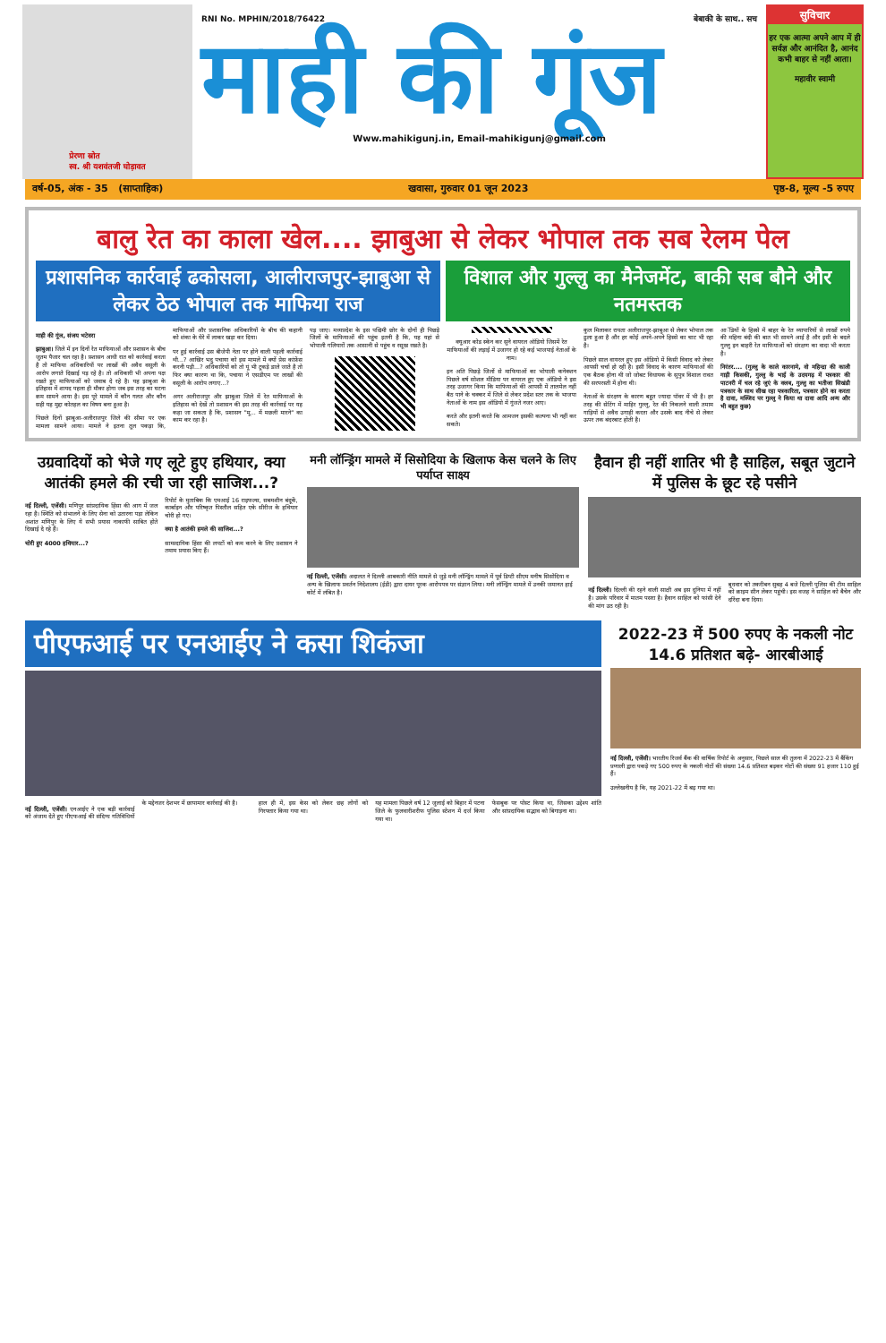प्रेरणा स्रोत
स्व. श्री यशवंतजी घोड़ावत
RNI No. MPHIN/2018/76422 बेबाकी के साथ.. सच
माही की गूंज
Www.mahikigunj.in, Email-mahikigunj@gmail.com
सुविचार
हर एक आत्मा अपने आप में ही सर्वज्ञ और आनंदित है, आनंद कभी बाहर से नहीं आता।
महावीर स्वामी
वर्ष-05, अंक - 35 (साप्ताहिक) खवासा, गुरुवार 01 जून 2023 पृष्ठ-8, मूल्य -5 रुपए
बालु रेत का काला खेल.... झाबुआ से लेकर भोपाल तक सब रेलम पेल
प्रशासनिक कार्रवाई ढकोसला, आलीराजपुर-झाबुआ से लेकर ठेठ भोपाल तक माफिया राज
विशाल और गुल्लु का मैनेजमेंट, बाकी सब बौने और नतमस्तक
माही की गूंज, संजय भटेवरा
झाबुआ। जिले में इन दिनों रेत माफियाओं और प्रशासन के बीच जुतम पैजार चल रहा है। प्रशासन आधी रात को कार्रवाई करता है तो माफिया अधिकारियों पर लाखों की अवैध वसूली के आरोप लगाते दिखाई पड़ रहे है। तो अधिकारी भी अपना पक्ष रखते हुए माफियाओं को जवाब दे रहे है। यह झाबुआ के इतिहास में शायद पहला ही मौका होगा जब इस तरह का घटना क्रम सामने आया है। इस पूरे मामले में कौन गलत और कौन सही यह मुद्दा कोतहल का विषय बना हुआ है।
पिछले दिनों झाबुआ-अलीराजपुर जिले की सीमा पर एक मामला सामने आया। मामले ने इतना तूल पकड़ा कि, माफियाओं और प्रशासनिक अधिकारियों के बीच की कहानी को शंका के घेरे में लाकर खड़ा कर दिया।
पर हुई कार्रवाई उस बीजेपी नेता पर होने वाली पहली कार्रवाई थी...? आखिर भदु पचाया को इस मामले में क्यों प्रेस कांफ्रेंस करनी पड़ी...? अधिकारियों को तो यूं भी टूकड़े डाले जाते है तो फिर क्या कारण था कि, पचाया ने एसडीएम पर लाखों की वसूली के आरोप लगाए...?
अगर अलीराजपुर और झाबुआ जिले में रेत माफियाओं के इतिहास को देखें तो प्रशासन की इस तरह की कार्रवाई पर यह कहा जा सकता है कि, प्रशासन "मू... में मछली मारने" का काम कर रहा है।
पड़ जाए। मध्यप्रदेश के इस पश्चिमी छोर के दोनों ही पिछड़े जिलों के माफियाओं की पहुंच इतनी है कि, यह यहां से भोपाली गलियारों तक आसानी से पहुंच व रसूख रखते है।
क्यूआर कोड स्केन कर सुने वायरल ऑडियो जिसमें रेत माफियाओं की लड़ाई में उजागर हो रहे कई भाजपाई नेताओं के नाम।
इन अति पिछड़े जिलों से माफियाओं का भोपाली कनेक्शन पिछले वर्ष सोशल मीडिया पर वायरल हुए एक ऑडियो ने इस तरह उजागर किया कि माफियाओं की आपसी में तालमेल नहीं बैठ पाने के चक्कर में जिले से लेकर प्रदेश स्तर तक के भाजपा नेताओं के नाम इस ऑडियो में गूंजते नजर आए।
करते और इतनी करते कि आमजन इसकी कल्पना भी नहीं कर सकते।
कुल मिलाकर रायता अलीराजपुर-झाबुआ से लेकर भोपाल तक ढुला हुआ है और हर कोई अपने-अपने हिस्से का चाट भी रहा है।
पिछले साल वायरल हुए इस ऑडियो में किसी विवाद को लेकर आपसी चर्चा हो रही है। इसी विवाद के कारण माफियाओं की एक बैठक होना थी जो जोबट विधायक के सुपुत्र विशाल रावत की सरपरस्ती में होना थी।
नेताओं के संरक्षण के कारण बहुत ज्यादा पॉवर में भी है। हर तरह की सेटिंग में माहिर गुल्लु, रेत की निकलने वाली तमाम गाड़ियों से अवैध उगाही करता और उसके बाद नीचे से लेकर ऊपर तक बंदरबाट होती है।
आॅडियों के हिस्से में बाहर के रेत व्यापारियों से लाखों रुपये की महिना बंदी की बात भी सामने आई है और इसी के बदले गुल्लु इन बाहरी रेत माफियाओं को संरक्षण का वादा भी करता है।
निरंतर.... (गुल्लु के काले कारनामे, वो महिन्द्रा की काली गाड़ी किसकी, गुल्लु के भाई के उदयगढ़ में पत्रकार की पाटनरी में चल रहे जुएं के क्लब, गुल्लु का भतीजा सिखंडी पत्रकार के साथ सीख रहा पत्रकारिता, पत्रकार होने का करता है दावा, मस्जिद पर गुल्लु ने किया था दावा आदि अन्य और भी बहुत कुछ)
उग्रवादियों को भेजे गए लूटे हुए हथियार, क्या आतंकी हमले की रची जा रही साजिश...?
नई दिल्ली, एजेंसी। मणिपुर सांप्रदायिक हिंसा की आग में जल रहा है। स्थिति को संभालने के लिए सेना को उतारना पड़ा लेकिन अशांत मणिपुर के लिए ये सभी प्रयास नाकाफी साबित होते दिखाई दे रहे हैं।
चोरी हुए 4000 हथियार...?
रिपोर्ट के मुताबिक कि एमआई 16 राइफल्स, सबमशीन बंदूकें, कार्बाइन और परिष्कृत पिस्तौल सहित एके सीरीज के हथियार चोरी हो गए।
क्या है आतंकी हमले की साजिश...?
साम्प्रदायिक हिंसा की लपटों को कम करने के लिए प्रशासन ने तमाम प्रयास किए हैं।
मनी लॉन्ड्रिंग मामले में सिसोदिया के खिलाफ केस चलने के लिए पर्याप्त साक्ष्य
नई दिल्ली, एजेंसी। अदालत ने दिल्ली आबकारी नीति मामले से जुड़े मनी लॉन्ड्रिंग मामले में पूर्व डिप्टी सीएम मनीष सिसोदिया व अन्य के खिलाफ प्रवर्तन निदेशालय (ईडी) द्वारा दायर पूरक आरोपपत्र पर संज्ञान लिया। मनी लॉन्ड्रिंग मामले में उनकी जमानत हाई कोर्ट में लंबित है।
हैवान ही नहीं शातिर भी है साहिल, सबूत जुटाने में पुलिस के छूट रहे पसीने
नई दिल्ली। दिल्ली की रहने वाली साक्षी अब इस दुनिया में नहीं है। उसके परिवार में मातम पसरा है। हैवान साहिल को फांसी देने की मांग उठ रही है।
बुधवार को तकरीबन सुबह 4 बजे दिल्ली पुलिस की टीम साहिल को क्राइम सीन लेकर पहुंची। इस वजह ने साहिल को बैचेन और दरिंदा बना दिया।
पीएफआई पर एनआईए ने कसा शिकंजा
नई दिल्ली, एजेंसी। एनआईए ने एक बड़ी कार्रवाई को अंजाम देते हुए पीएफआई की संदिग्ध गतिविधियों के मद्देनजर देशभर में छापामार कार्रवाई की है।
हाल ही में, इस केस को लेकर छह लोगों को गिरफ्तार किया गया था।
यह मामला पिछले वर्ष 12 जुलाई को बिहार में पटना जिले के फुलवारीशरीफ पुलिस स्टेशन में दर्ज किया गया था।
फेसबुक पर पोस्ट किया था, जिसका उद्देश्य शांति और सांप्रदायिक सद्भाव को बिगाड़ना था।
2022-23 में 500 रुपए के नकली नोट 14.6 प्रतिशत बढ़े- आरबीआई
नई दिल्ली, एजेंसी। भारतीय रिजर्व बैंक की वार्षिक रिपोर्ट के अनुसार, पिछले साल की तुलना में 2022-23 में बैंकिंग प्रणाली द्वारा पकड़े गए 500 रुपए के नकली नोटों की संख्या 14.6 प्रतिशत बढ़कर नोटों की संख्या 91 हजार 110 हुई हैं।
उल्लेखनीय है कि, यह 2021-22 में बढ़ गया था।